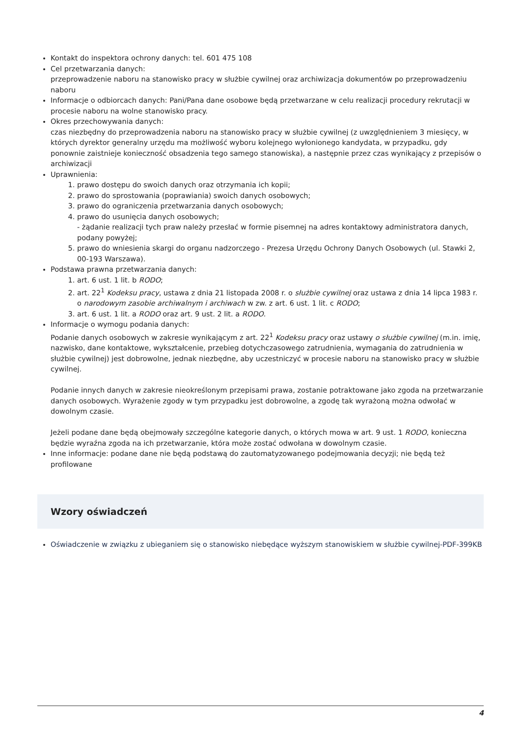Kontakt do inspektora ochrony danych: tel. 601 475 108
Cel przetwarzania danych:
przeprowadzenie naboru na stanowisko pracy w służbie cywilnej oraz archiwizacja dokumentów po przeprowadzeniu naboru
Informacje o odbiorcach danych: Pani/Pana dane osobowe będą przetwarzane w celu realizacji procedury rekrutacji w procesie naboru na wolne stanowisko pracy.
Okres przechowywania danych:
czas niezbędny do przeprowadzenia naboru na stanowisko pracy w służbie cywilnej (z uwzględnieniem 3 miesięcy, w których dyrektor generalny urzędu ma możliwość wyboru kolejnego wyłonionego kandydata, w przypadku, gdy ponownie zaistnieje konieczność obsadzenia tego samego stanowiska), a następnie przez czas wynikający z przepisów o archiwizacji
Uprawnienia:
1. prawo dostępu do swoich danych oraz otrzymania ich kopii;
2. prawo do sprostowania (poprawiania) swoich danych osobowych;
3. prawo do ograniczenia przetwarzania danych osobowych;
4. prawo do usunięcia danych osobowych;
- żądanie realizacji tych praw należy przesłać w formie pisemnej na adres kontaktowy administratora danych, podany powyżej;
5. prawo do wniesienia skargi do organu nadzorczego - Prezesa Urzędu Ochrony Danych Osobowych (ul. Stawki 2, 00-193 Warszawa).
Podstawa prawna przetwarzania danych:
1. art. 6 ust. 1 lit. b RODO;
2. art. 22<sup>1</sup> Kodeksu pracy, ustawa z dnia 21 listopada 2008 r. o służbie cywilnej oraz ustawa z dnia 14 lipca 1983 r. o narodowym zasobie archiwalnym i archiwach w zw. z art. 6 ust. 1 lit. c RODO;
3. art. 6 ust. 1 lit. a RODO oraz art. 9 ust. 2 lit. a RODO.
Informacje o wymogu podania danych:
Podanie danych osobowych w zakresie wynikającym z art. 22<sup>1</sup> Kodeksu pracy oraz ustawy o służbie cywilnej (m.in. imię, nazwisko, dane kontaktowe, wykształcenie, przebieg dotychczasowego zatrudnienia, wymagania do zatrudnienia w służbie cywilnej) jest dobrowolne, jednak niezbędne, aby uczestniczyć w procesie naboru na stanowisko pracy w służbie cywilnej.
Podanie innych danych w zakresie nieokreślonym przepisami prawa, zostanie potraktowane jako zgoda na przetwarzanie danych osobowych. Wyrażenie zgody w tym przypadku jest dobrowolne, a zgodę tak wyrażoną można odwołać w dowolnym czasie.
Jeżeli podane dane będą obejmowały szczególne kategorie danych, o których mowa w art. 9 ust. 1 RODO, konieczna będzie wyraźna zgoda na ich przetwarzanie, która może zostać odwołana w dowolnym czasie.
Inne informacje: podane dane nie będą podstawą do zautomatyzowanego podejmowania decyzji; nie będą też profilowane
Wzory oświadczeń
Oświadczenie w związku z ubieganiem się o stanowisko niebędące wyższym stanowiskiem w służbie cywilnej-PDF-399KB
4